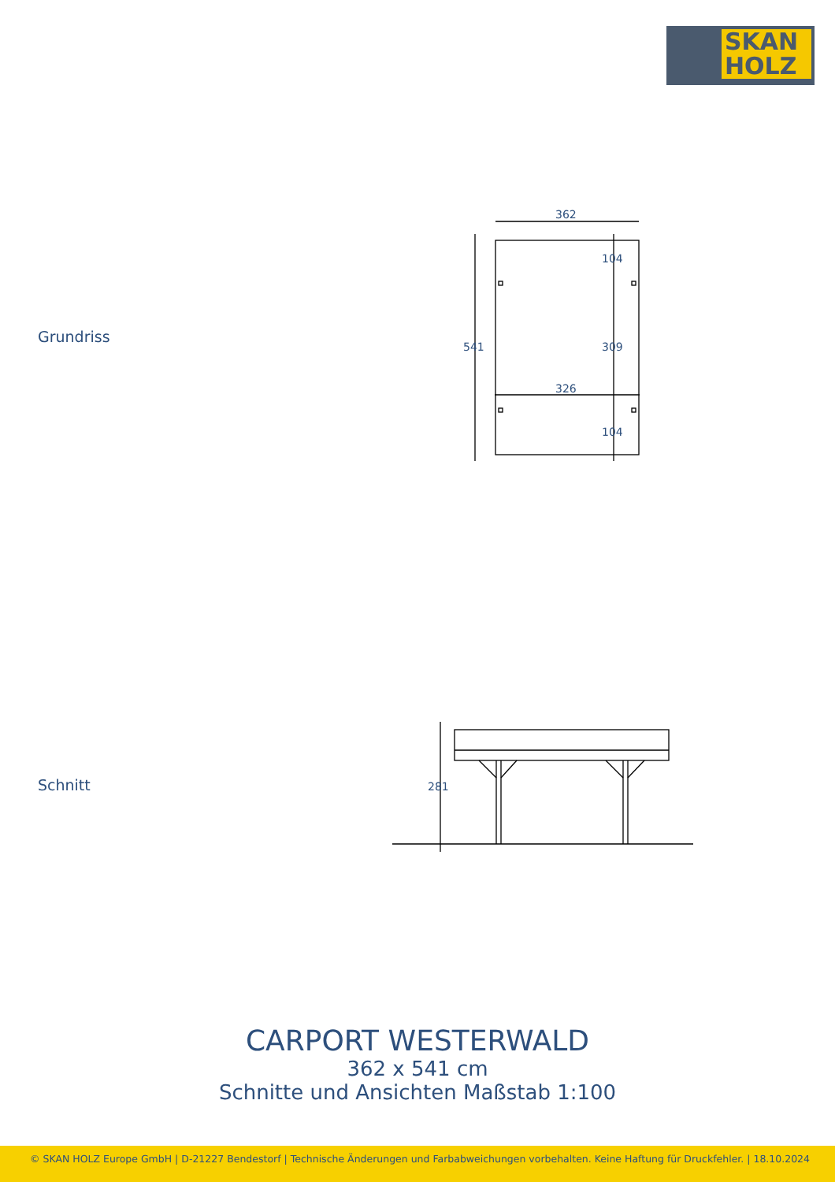SKAN
HOLZ
362
326
541
104
309
104
281
Grundriss
Schnitt
CARPORT WESTERWALD
362 x 541 cm
Schnitte und Ansichten Maßstab 1:100
© SKAN HOLZ Europe GmbH | D-21227 Bendestorf | Technische Änderungen und Farbabweichungen vorbehalten. Keine Haftung für Druckfehler. | 18.10.2024